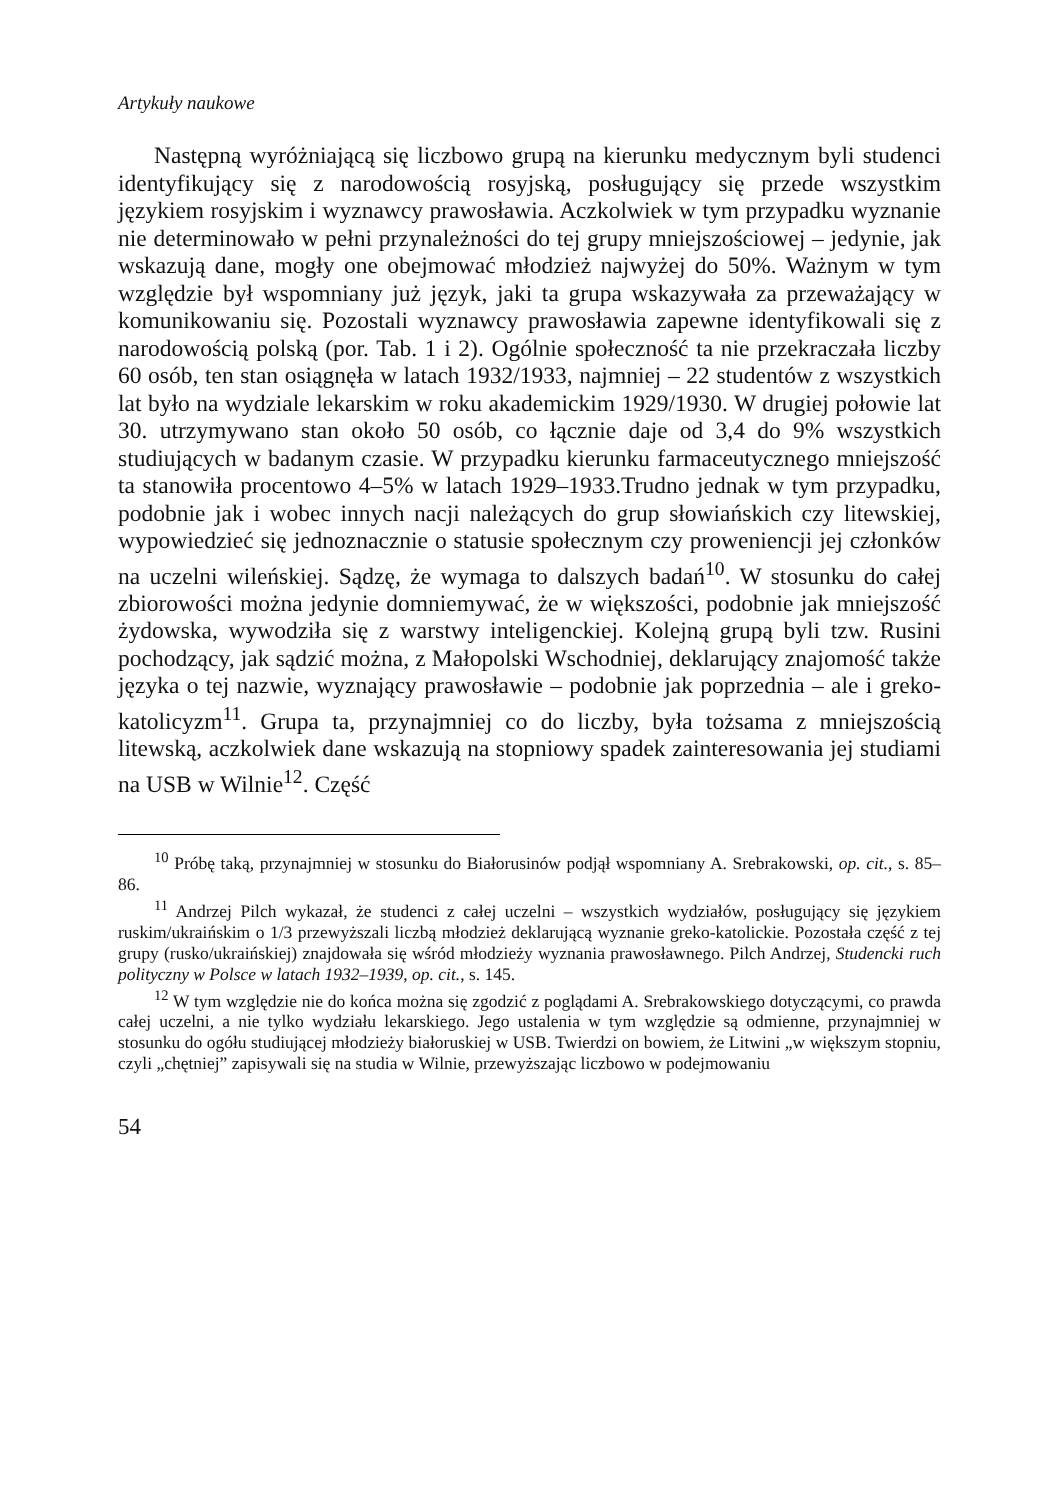Artykuły naukowe
Następną wyróżniającą się liczbowo grupą na kierunku medycznym byli studenci identyfikujący się z narodowością rosyjską, posługujący się przede wszystkim językiem rosyjskim i wyznawcy prawosławia. Aczkolwiek w tym przypadku wyznanie nie determinowało w pełni przynależności do tej grupy mniejszościowej – jedynie, jak wskazują dane, mogły one obejmować młodzież najwyżej do 50%. Ważnym w tym względzie był wspomniany już język, jaki ta grupa wskazywała za przeważający w komunikowaniu się. Pozostali wyznawcy prawosławia zapewne identyfikowali się z narodowością polską (por. Tab. 1 i 2). Ogólnie społeczność ta nie przekraczała liczby 60 osób, ten stan osiągnęła w latach 1932/1933, najmniej – 22 studentów z wszystkich lat było na wydziale lekarskim w roku akademickim 1929/1930. W drugiej połowie lat 30. utrzymywano stan około 50 osób, co łącznie daje od 3,4 do 9% wszystkich studiujących w badanym czasie. W przypadku kierunku farmaceutycznego mniejszość ta stanowiła procentowo 4–5% w latach 1929–1933.Trudno jednak w tym przypadku, podobnie jak i wobec innych nacji należących do grup słowiańskich czy litewskiej, wypowiedzieć się jednoznacznie o statusie społecznym czy proweniencji jej członków na uczelni wileńskiej. Sądzę, że wymaga to dalszych badań<sup>10</sup>. W stosunku do całej zbiorowości można jedynie domniemywać, że w większości, podobnie jak mniejszość żydowska, wywodziła się z warstwy inteligenckiej. Kolejną grupą byli tzw. Rusini pochodzący, jak sądzić można, z Małopolski Wschodniej, deklarujący znajomość także języka o tej nazwie, wyznający prawosławie – podobnie jak poprzednia – ale i greko-katolicyzm<sup>11</sup>. Grupa ta, przynajmniej co do liczby, była tożsama z mniejszością litewską, aczkolwiek dane wskazują na stopniowy spadek zainteresowania jej studiami na USB w Wilnie<sup>12</sup>. Część
<sup>10</sup> Próbę taką, przynajmniej w stosunku do Białorusinów podjął wspomniany A. Srebrakowski, op. cit., s. 85–86.
<sup>11</sup> Andrzej Pilch wykazał, że studenci z całej uczelni – wszystkich wydziałów, posługujący się językiem ruskim/ukraińskim o 1/3 przewyższali liczbą młodzież deklarującą wyznanie greko-katolickie. Pozostała część z tej grupy (rusko/ukraińskiej) znajdowała się wśród młodzieży wyznania prawosławnego. Pilch Andrzej, Studencki ruch polityczny w Polsce w latach 1932–1939, op. cit., s. 145.
<sup>12</sup> W tym względzie nie do końca można się zgodzić z poglądami A. Srebrakowskiego dotyczącymi, co prawda całej uczelni, a nie tylko wydziału lekarskiego. Jego ustalenia w tym względzie są odmienne, przynajmniej w stosunku do ogółu studiującej młodzieży białoruskiej w USB. Twierdzi on bowiem, że Litwini „w większym stopniu, czyli „chętniej” zapisywali się na studia w Wilnie, przewyższając liczbowo w podejmowaniu
54